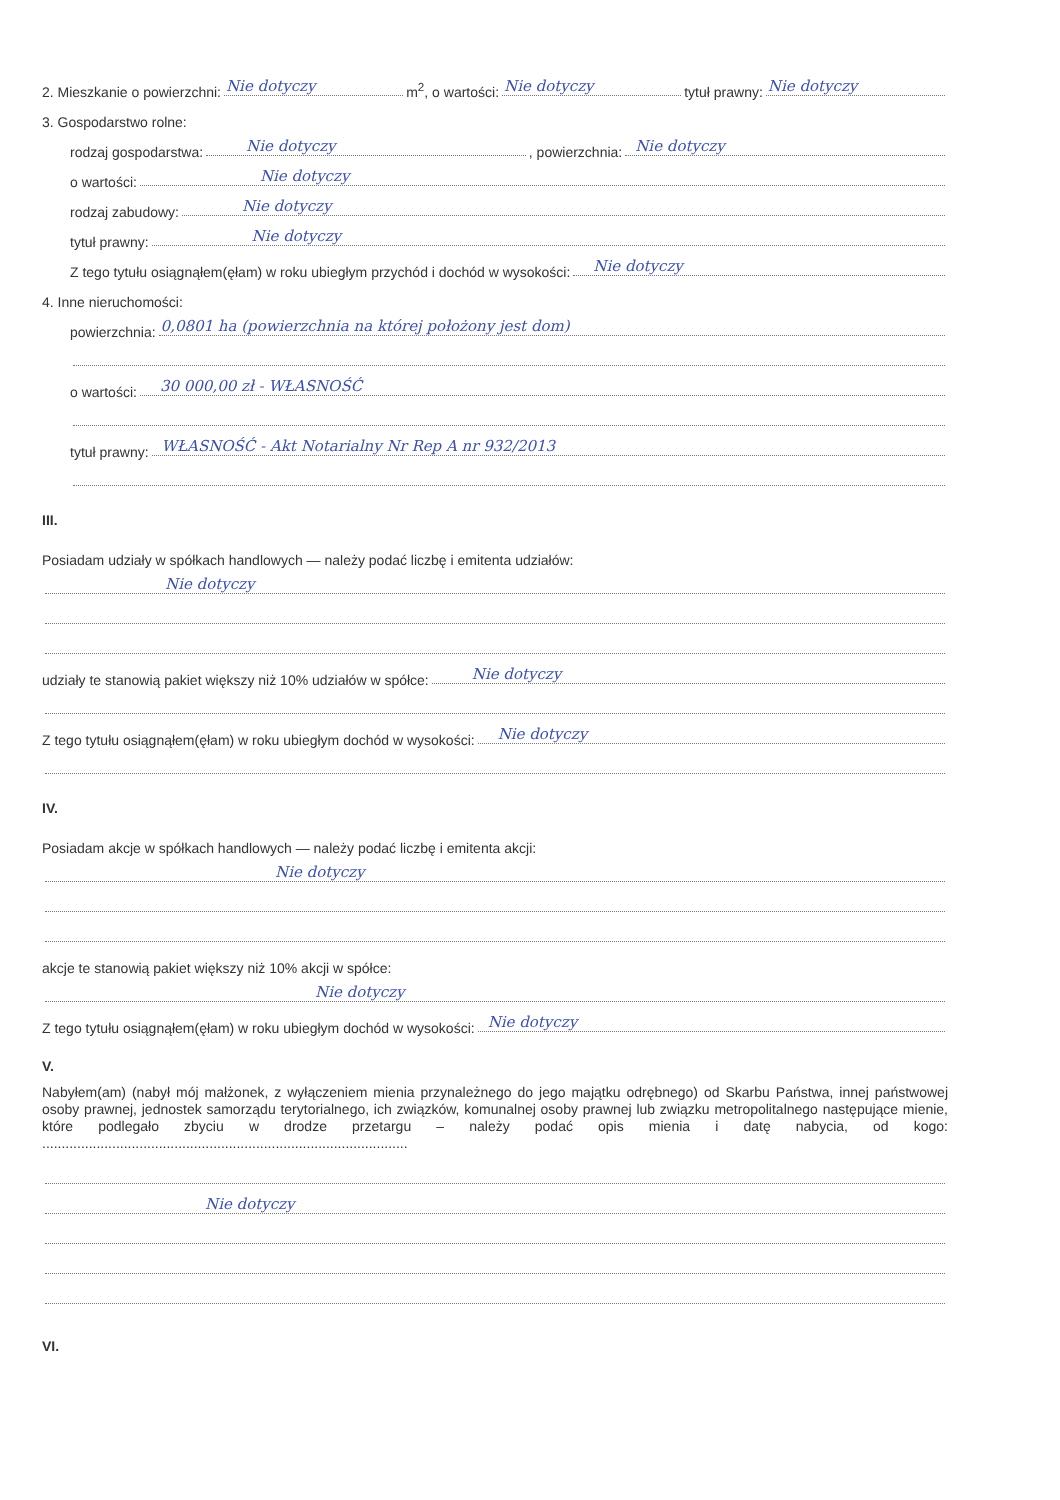2. Mieszkanie o powierzchni: Nie dotyczy m<sup>2</sup>, o wartości: Nie dotyczy tytuł prawny: Nie dotyczy
3. Gospodarstwo rolne:
rodzaj gospodarstwa: Nie dotyczy, powierzchnia: Nie dotyczy
o wartości: Nie dotyczy
rodzaj zabudowy: Nie dotyczy
tytuł prawny: Nie dotyczy
Z tego tytułu osiągnąłem(ęłam) w roku ubiegłym przychód i dochód w wysokości: Nie dotyczy
4. Inne nieruchomości:
powierzchnia: 0,0801 ha (powierzchnia na której położony jest dom)
o wartości: 30 000,00 zł - WŁASNOŚĆ
tytuł prawny: WŁASNOŚĆ - Akt Notarialny Nr Rep A nr 932/2013
III.
Posiadam udziały w spółkach handlowych — należy podać liczbę i emitenta udziałów:
Nie dotyczy
udziały te stanowią pakiet większy niż 10% udziałów w spółce: Nie dotyczy
Z tego tytułu osiągnąłem(ęłam) w roku ubiegłym dochód w wysokości: Nie dotyczy
IV.
Posiadam akcje w spółkach handlowych — należy podać liczbę i emitenta akcji:
Nie dotyczy
akcje te stanowią pakiet większy niż 10% akcji w spółce:
Nie dotyczy
Z tego tytułu osiągnąłem(ęłam) w roku ubiegłym dochód w wysokości: Nie dotyczy
V.
Nabyłem(am) (nabył mój małżonek, z wyłączeniem mienia przynależnego do jego majątku odrębnego) od Skarbu Państwa, innej państwowej osoby prawnej, jednostek samorządu terytorialnego, ich związków, komunalnej osoby prawnej lub związku metropolitalnego następujące mienie, które podlegało zbyciu w drodze przetargu – należy podać opis mienia i datę nabycia, od kogo: ..............................................................................................
Nie dotyczy
VI.